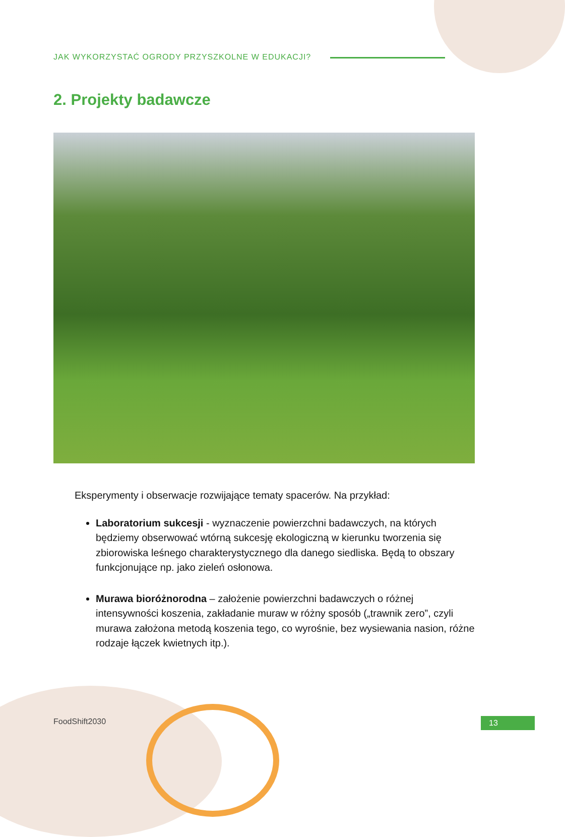JAK WYKORZYSTAĆ OGRODY PRZYSZKOLNE W EDUKACJI?
2. Projekty badawcze
Eksperymenty i obserwacje rozwijające tematy spacerów. Na przykład:
Laboratorium sukcesji - wyznaczenie powierzchni badawczych, na których będziemy obserwować wtórną sukcesję ekologiczną w kierunku tworzenia się zbiorowiska leśnego charakterystycznego dla danego siedliska. Będą to obszary funkcjonujące np. jako zieleń osłonowa.
Murawa bioróżnorodna – założenie powierzchni badawczych o różnej intensywności koszenia, zakładanie muraw w różny sposób („trawnik zero”, czyli murawa założona metodą koszenia tego, co wyrośnie, bez wysiewania nasion, różne rodzaje łączek kwietnych itp.).
FoodShift2030 13